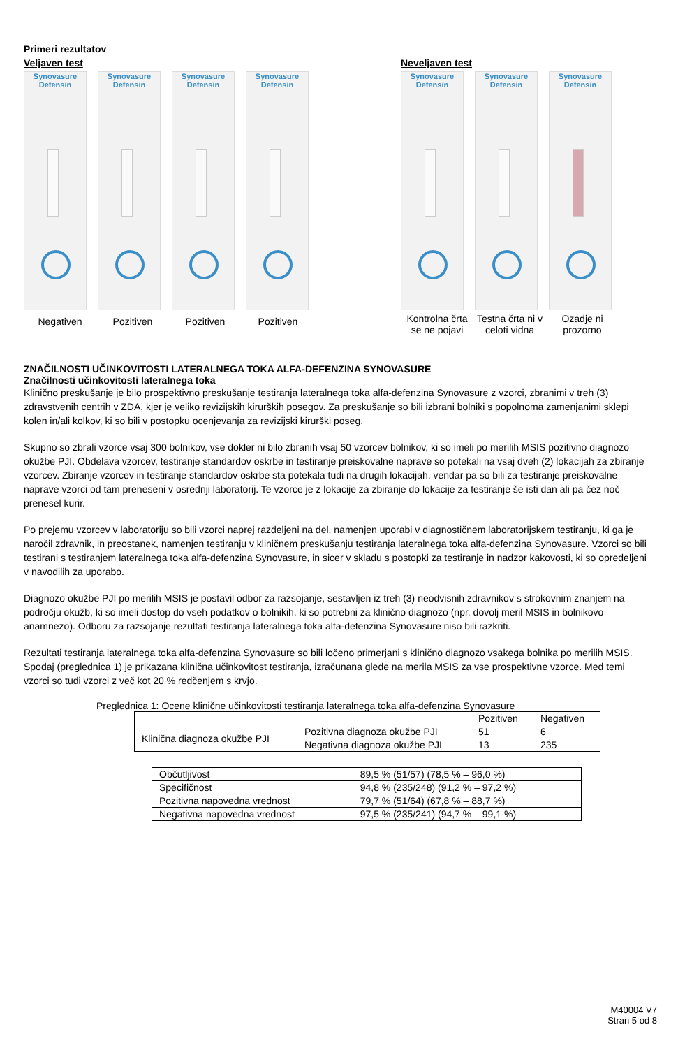Primeri rezultatov
Veljaven test
Synovasure
Defensin
Synovasure
Defensin
Synovasure
Defensin
Synovasure
Defensin
Negativen Pozitiven Pozitiven Pozitiven
Neveljaven test
Synovasure
Defensin
Synovasure
Defensin
Synovasure
Defensin
Kontrolna črta se ne pojavi
Testna črta ni v celoti vidna
Ozadje ni prozorno
ZNAČILNOSTI UČINKOVITOSTI LATERALNEGA TOKA ALFA-DEFENZINA SYNOVASURE
Značilnosti učinkovitosti lateralnega toka
Klinično preskušanje je bilo prospektivno preskušanje testiranja lateralnega toka alfa-defenzina Synovasure z vzorci, zbranimi v treh (3) zdravstvenih centrih v ZDA, kjer je veliko revizijskih kirurških posegov. Za preskušanje so bili izbrani bolniki s popolnoma zamenjanimi sklepi kolen in/ali kolkov, ki so bili v postopku ocenjevanja za revizijski kirurški poseg.
Skupno so zbrali vzorce vsaj 300 bolnikov, vse dokler ni bilo zbranih vsaj 50 vzorcev bolnikov, ki so imeli po merilih MSIS pozitivno diagnozo okužbe PJI. Obdelava vzorcev, testiranje standardov oskrbe in testiranje preiskovalne naprave so potekali na vsaj dveh (2) lokacijah za zbiranje vzorcev. Zbiranje vzorcev in testiranje standardov oskrbe sta potekala tudi na drugih lokacijah, vendar pa so bili za testiranje preiskovalne naprave vzorci od tam preneseni v osrednji laboratorij. Te vzorce je z lokacije za zbiranje do lokacije za testiranje še isti dan ali pa čez noč prenesel kurir.
Po prejemu vzorcev v laboratoriju so bili vzorci naprej razdeljeni na del, namenjen uporabi v diagnostičnem laboratorijskem testiranju, ki ga je naročil zdravnik, in preostanek, namenjen testiranju v kliničnem preskušanju testiranja lateralnega toka alfa-defenzina Synovasure. Vzorci so bili testirani s testiranjem lateralnega toka alfa-defenzina Synovasure, in sicer v skladu s postopki za testiranje in nadzor kakovosti, ki so opredeljeni v navodilih za uporabo.
Diagnozo okužbe PJI po merilih MSIS je postavil odbor za razsojanje, sestavljen iz treh (3) neodvisnih zdravnikov s strokovnim znanjem na področju okužb, ki so imeli dostop do vseh podatkov o bolnikih, ki so potrebni za klinično diagnozo (npr. dovolj meril MSIS in bolnikovo anamnezo). Odboru za razsojanje rezultati testiranja lateralnega toka alfa-defenzina Synovasure niso bili razkriti.
Rezultati testiranja lateralnega toka alfa-defenzina Synovasure so bili ločeno primerjani s klinično diagnozo vsakega bolnika po merilih MSIS. Spodaj (preglednica 1) je prikazana klinična učinkovitost testiranja, izračunana glede na merila MSIS za vse prospektivne vzorce. Med temi vzorci so tudi vzorci z več kot 20 % redčenjem s krvjo.
Preglednica 1: Ocene klinične učinkovitosti testiranja lateralnega toka alfa-defenzina Synovasure
| | | Pozitiven | Negativen |
| --- | --- | --- | --- |
| Klinična diagnoza okužbe PJI | Pozitivna diagnoza okužbe PJI | 51 | 6 |
| | Negativna diagnoza okužbe PJI | 13 | 235 |
| Občutljivost | 89,5 % (51/57) (78,5 % – 96,0 %) |
| Specifičnost | 94,8 % (235/248) (91,2 % – 97,2 %) |
| Pozitivna napovedna vrednost | 79,7 % (51/64) (67,8 % – 88,7 %) |
| Negativna napovedna vrednost | 97,5 % (235/241) (94,7 % – 99,1 %) |
M40004 V7
Stran 5 od 8